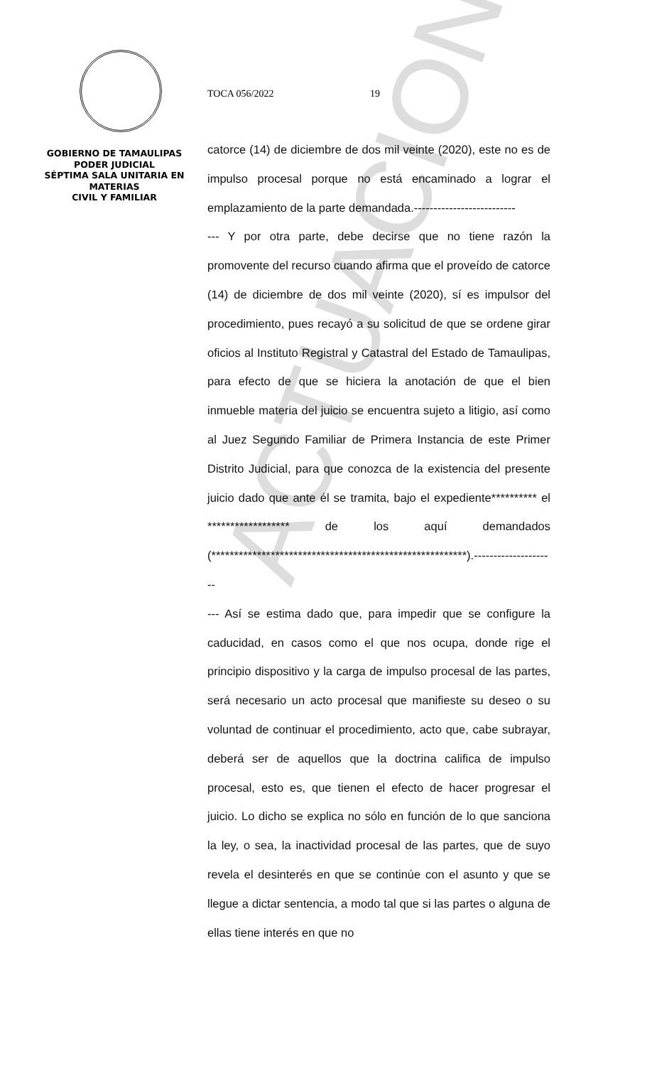ACTUACIONES
GOBIERNO DE TAMAULIPAS
PODER JUDICIAL
SÉPTIMA SALA UNITARIA EN
MATERIAS
CIVIL Y FAMILIAR
TOCA 056/2022 19
catorce (14) de diciembre de dos mil veinte (2020), este no es de impulso procesal porque no está encaminado a lograr el emplazamiento de la parte demandada.--------------------------
--- Y por otra parte, debe decirse que no tiene razón la promovente del recurso cuando afirma que el proveído de catorce (14) de diciembre de dos mil veinte (2020), sí es impulsor del procedimiento, pues recayó a su solicitud de que se ordene girar oficios al Instituto Registral y Catastral del Estado de Tamaulipas, para efecto de que se hiciera la anotación de que el bien inmueble materia del juicio se encuentra sujeto a litigio, así como al Juez Segundo Familiar de Primera Instancia de este Primer Distrito Judicial, para que conozca de la existencia del presente juicio dado que ante él se tramita, bajo el expediente********** el ****************** de los aquí demandados (********************************************************).---------------------
--- Así se estima dado que, para impedir que se configure la caducidad, en casos como el que nos ocupa, donde rige el principio dispositivo y la carga de impulso procesal de las partes, será necesario un acto procesal que manifieste su deseo o su voluntad de continuar el procedimiento, acto que, cabe subrayar, deberá ser de aquellos que la doctrina califica de impulso procesal, esto es, que tienen el efecto de hacer progresar el juicio. Lo dicho se explica no sólo en función de lo que sanciona la ley, o sea, la inactividad procesal de las partes, que de suyo revela el desinterés en que se continúe con el asunto y que se llegue a dictar sentencia, a modo tal que si las partes o alguna de ellas tiene interés en que no